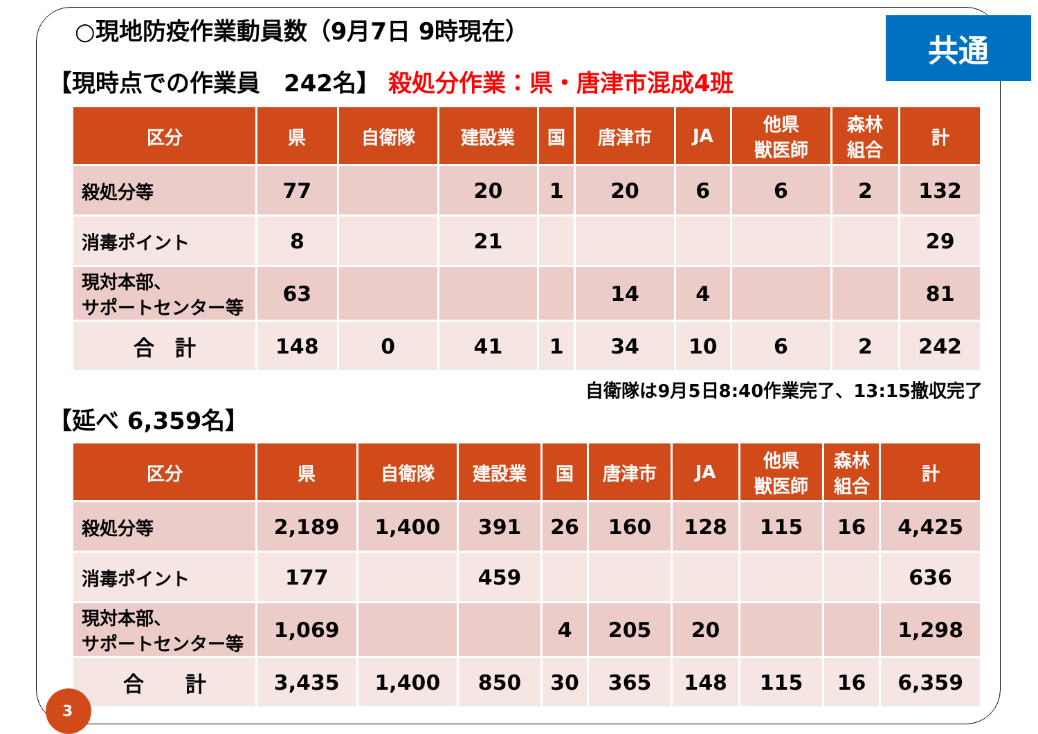○現地防疫作業動員数（9月7日 9時現在）
共通
【現時点での作業員　242名】 殺処分作業：県・唐津市混成4班
| 区分 | 県 | 自衛隊 | 建設業 | 国 | 唐津市 | JA | 他県 獣医師 | 森林 組合 | 計 |
| --- | --- | --- | --- | --- | --- | --- | --- | --- | --- |
| 殺処分等 | 77 | | 20 | 1 | 20 | 6 | 6 | 2 | 132 |
| 消毒ポイント | 8 | | 21 | | | | | | 29 |
| 現対本部、 サポートセンター等 | 63 | | | | 14 | 4 | | | 81 |
| 合 計 | 148 | 0 | 41 | 1 | 34 | 10 | 6 | 2 | 242 |
自衛隊は9月5日8:40作業完了、13:15撤収完了
【延べ 6,359名】
| 区分 | 県 | 自衛隊 | 建設業 | 国 | 唐津市 | JA | 他県 獣医師 | 森林 組合 | 計 |
| --- | --- | --- | --- | --- | --- | --- | --- | --- | --- |
| 殺処分等 | 2,189 | 1,400 | 391 | 26 | 160 | 128 | 115 | 16 | 4,425 |
| 消毒ポイント | 177 | | 459 | | | | | | 636 |
| 現対本部、 サポートセンター等 | 1,069 | | | 4 | 205 | 20 | | | 1,298 |
| 合 計 | 3,435 | 1,400 | 850 | 30 | 365 | 148 | 115 | 16 | 6,359 |
3